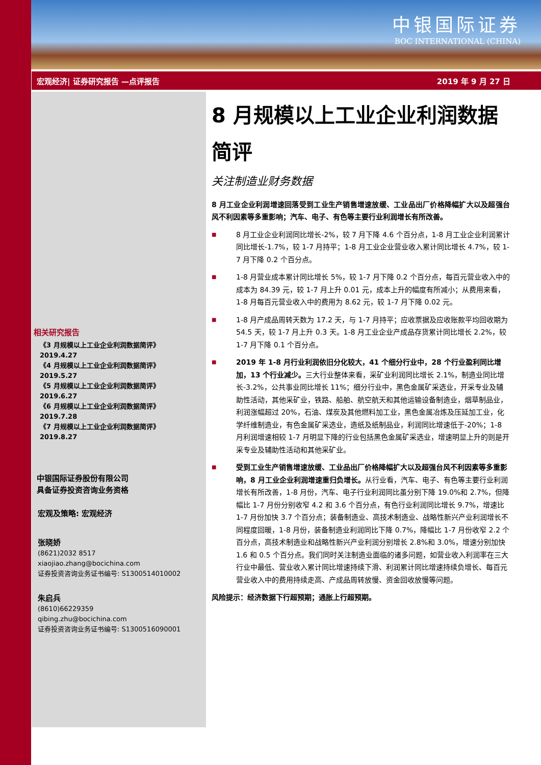中银国际证券
BOC INTERNATIONAL (CHINA)
宏观经济| 证券研究报告 —点评报告 2019 年 9 月 27 日
相关研究报告
《3 月规模以上工业企业利润数据简评》
2019.4.27
《4 月规模以上工业企业利润数据简评》
2019.5.27
《5 月规模以上工业企业利润数据简评》
2019.6.27
《6 月规模以上工业企业利润数据简评》
2019.7.28
《7 月规模以上工业企业利润数据简评》
2019.8.27
中银国际证券股份有限公司
具备证券投资咨询业务资格
宏观及策略: 宏观经济
张晓娇
(8621)2032 8517
xiaojiao.zhang@bocichina.com
证券投资咨询业务证书编号: S1300514010002
朱启兵
(8610)66229359
qibing.zhu@bocichina.com
证券投资咨询业务证书编号: S1300516090001
8 月规模以上工业企业利润数据简评
关注制造业财务数据
8 月工业企业利润增速回落受到工业生产销售增速放缓、工业品出厂价格降幅扩大以及超强台风不利因素等多重影响；汽车、电子、有色等主要行业利润增长有所改善。
■
8 月工业企业利润同比增长-2%，较 7 月下降 4.6 个百分点，1-8 月工业企业利润累计同比增长-1.7%，较 1-7 月持平；1-8 月工业企业营业收入累计同比增长 4.7%，较 1-7 月下降 0.2 个百分点。
■
1-8 月营业成本累计同比增长 5%，较 1-7 月下降 0.2 个百分点，每百元营业收入中的成本为 84.39 元，较 1-7 月上升 0.01 元，成本上升的幅度有所减小；从费用来看，1-8 月每百元营业收入中的费用为 8.62 元，较 1-7 月下降 0.02 元。
■
1-8 月产成品周转天数为 17.2 天，与 1-7 月持平；应收票据及应收账款平均回收期为 54.5 天，较 1-7 月上升 0.3 天。1-8 月工业企业产成品存货累计同比增长 2.2%，较 1-7 月下降 0.1 个百分点。
■
2019 年 1-8 月行业利润依旧分化较大，41 个细分行业中，28 个行业盈利同比增加，13 个行业减少。三大行业整体来看，采矿业利润同比增长 2.1%，制造业同比增长-3.2%，公共事业同比增长 11%；细分行业中，黑色金属矿采选业，开采专业及辅助性活动，其他采矿业，铁路、船舶、航空航天和其他运输设备制造业，烟草制品业，利润涨幅超过 20%，石油、煤炭及其他燃料加工业，黑色金属冶炼及压延加工业，化学纤维制造业，有色金属矿采选业，造纸及纸制品业，利润同比增速低于-20%；1-8 月利润增速相较 1-7 月明显下降的行业包括黑色金属矿采选业，增速明显上升的则是开采专业及辅助性活动和其他采矿业。
■
受到工业生产销售增速放缓、工业品出厂价格降幅扩大以及超强台风不利因素等多重影响，8 月工业企业利润增速重归负增长。从行业看，汽车、电子、有色等主要行业利润增长有所改善，1-8 月份，汽车、电子行业利润同比虽分别下降 19.0%和 2.7%，但降幅比 1-7 月份分别收窄 4.2 和 3.6 个百分点，有色行业利润同比增长 9.7%，增速比 1-7 月份加快 3.7 个百分点；装备制造业、高技术制造业、战略性新兴产业利润增长不同程度回暖，1-8 月份，装备制造业利润同比下降 0.7%，降幅比 1-7 月份收窄 2.2 个百分点，高技术制造业和战略性新兴产业利润分别增长 2.8%和 3.0%，增速分别加快 1.6 和 0.5 个百分点。我们同时关注制造业面临的诸多问题，如营业收入利润率在三大行业中最低、营业收入累计同比增速持续下滑、利润累计同比增速持续负增长、每百元营业收入中的费用持续走高、产成品周转放慢、资金回收放慢等问题。
风险提示：经济数据下行超预期；通胀上行超预期。